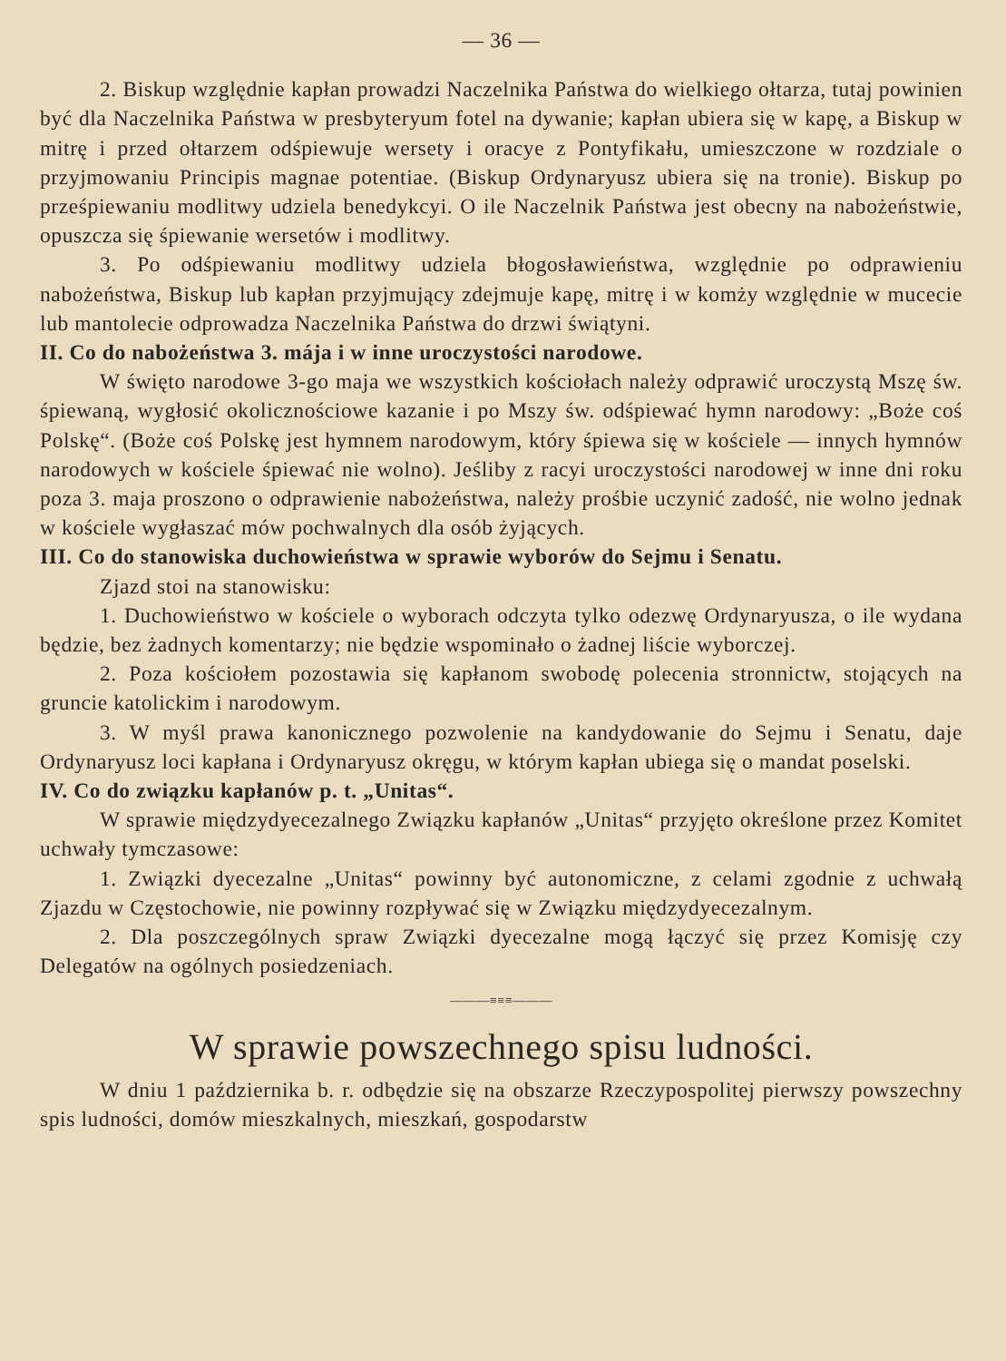— 36 —
2. Biskup względnie kapłan prowadzi Naczelnika Państwa do wielkiego ołtarza, tutaj powinien być dla Naczelnika Państwa w presbyteryum fotel na dywanie; kapłan ubiera się w kapę, a Biskup w mitrę i przed ołtarzem odśpiewuje wersety i oracye z Pontyfikału, umieszczone w rozdziale o przyjmowaniu Principis magnae potentiae. (Biskup Ordynaryusz ubiera się na tronie). Biskup po prześpiewaniu modlitwy udziela benedykcyi. O ile Naczelnik Państwa jest obecny na nabożeństwie, opuszcza się śpiewanie wersetów i modlitwy.
3. Po odśpiewaniu modlitwy udziela błogosławieństwa, względnie po odprawieniu nabożeństwa, Biskup lub kapłan przyjmujący zdejmuje kapę, mitrę i w komży względnie w mucecie lub mantolecie odprowadza Naczelnika Państwa do drzwi świątyni.
II. Co do nabożeństwa 3. mája i w inne uroczystości narodowe.
W święto narodowe 3-go maja we wszystkich kościołach należy odprawić uroczystą Mszę św. śpiewaną, wygłosić okolicznościowe kazanie i po Mszy św. odśpiewać hymn narodowy: „Boże coś Polskę“. (Boże coś Polskę jest hymnem narodowym, który śpiewa się w kościele — innych hymnów narodowych w kościele śpiewać nie wolno). Jeśliby z racyi uroczystości narodowej w inne dni roku poza 3. maja proszono o odprawienie nabożeństwa, należy prośbie uczynić zadość, nie wolno jednak w kościele wygłaszać mów pochwalnych dla osób żyjących.
III. Co do stanowiska duchowieństwa w sprawie wyborów do Sejmu i Senatu.
Zjazd stoi na stanowisku:
1. Duchowieństwo w kościele o wyborach odczyta tylko odezwę Ordynaryusza, o ile wydana będzie, bez żadnych komentarzy; nie będzie wspominało o żadnej liście wyborczej.
2. Poza kościołem pozostawia się kapłanom swobodę polecenia stronnictw, stojących na gruncie katolickim i narodowym.
3. W myśl prawa kanonicznego pozwolenie na kandydowanie do Sejmu i Senatu, daje Ordynaryusz loci kapłana i Ordynaryusz okręgu, w którym kapłan ubiega się o mandat poselski.
IV. Co do związku kapłanów p. t. „Unitas“.
W sprawie międzydyecezalnego Związku kapłanów „Unitas“ przyjęto określone przez Komitet uchwały tymczasowe:
1. Związki dyecezalne „Unitas“ powinny być autonomiczne, z celami zgodnie z uchwałą Zjazdu w Częstochowie, nie powinny rozpływać się w Związku międzydyecezalnym.
2. Dla poszczególnych spraw Związki dyecezalne mogą łączyć się przez Komisję czy Delegatów na ogólnych posiedzeniach.
———≡≡≡———
W sprawie powszechnego spisu ludności.
W dniu 1 października b. r. odbędzie się na obszarze Rzeczypospolitej pierwszy powszechny spis ludności, domów mieszkalnych, mieszkań, gospodarstw